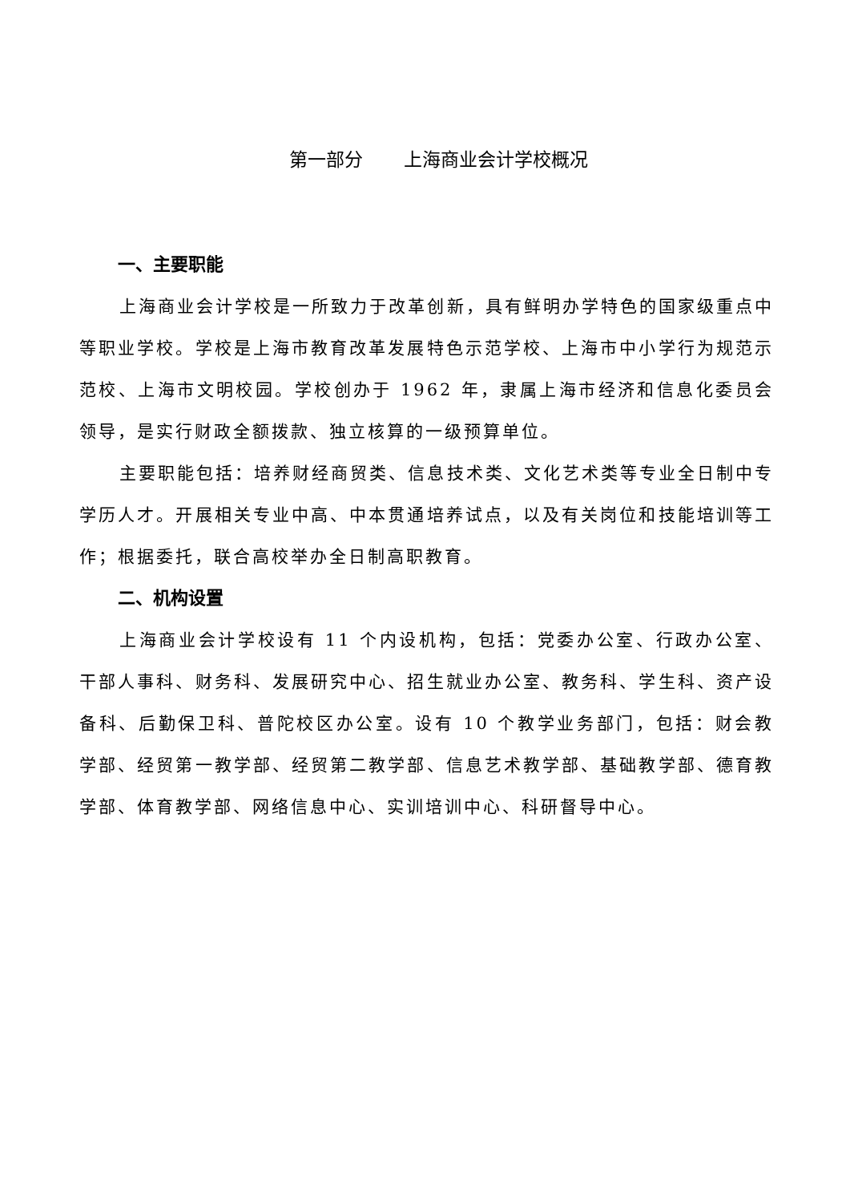第一部分 上海商业会计学校概况
一、主要职能
上海商业会计学校是一所致力于改革创新，具有鲜明办学特色的国家级重点中等职业学校。学校是上海市教育改革发展特色示范学校、上海市中小学行为规范示范校、上海市文明校园。学校创办于 1962 年，隶属上海市经济和信息化委员会领导，是实行财政全额拨款、独立核算的一级预算单位。
主要职能包括：培养财经商贸类、信息技术类、文化艺术类等专业全日制中专学历人才。开展相关专业中高、中本贯通培养试点，以及有关岗位和技能培训等工作；根据委托，联合高校举办全日制高职教育。
二、机构设置
上海商业会计学校设有 11 个内设机构，包括：党委办公室、行政办公室、干部人事科、财务科、发展研究中心、招生就业办公室、教务科、学生科、资产设备科、后勤保卫科、普陀校区办公室。设有 10 个教学业务部门，包括：财会教学部、经贸第一教学部、经贸第二教学部、信息艺术教学部、基础教学部、德育教学部、体育教学部、网络信息中心、实训培训中心、科研督导中心。